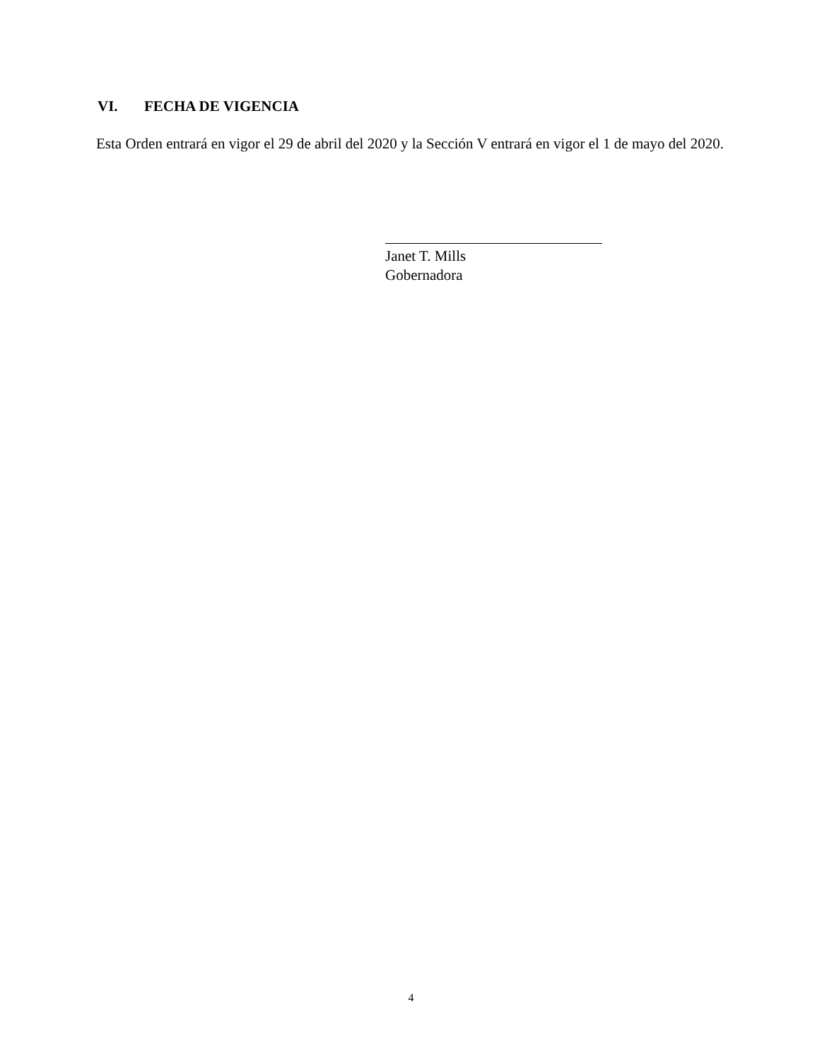VI. FECHA DE VIGENCIA
Esta Orden entrará en vigor el 29 de abril del 2020 y la Sección V entrará en vigor el 1 de mayo del 2020.
Janet T. Mills
Gobernadora
4